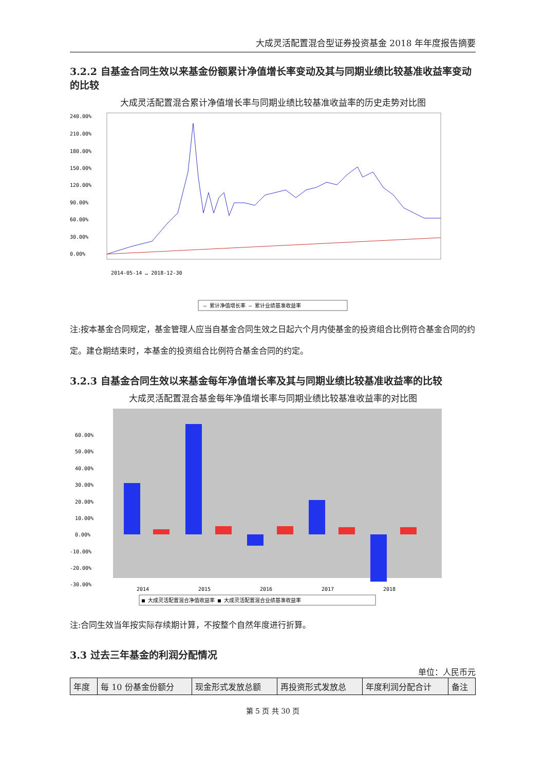大成灵活配置混合型证券投资基金 2018 年年度报告摘要
3.2.2 自基金合同生效以来基金份额累计净值增长率变动及其与同期业绩比较基准收益率变动的比较
大成灵活配置混合累计净值增长率与同期业绩比较基准收益率的历史走势对比图
240.00%
210.00%
180.00%
150.00%
120.00%
90.00%
60.00%
30.00%
0.00%
2014-05-14 … 2018-12-30
— 累计净值增长率 — 累计业绩基准收益率
注:按本基金合同规定，基金管理人应当自基金合同生效之日起六个月内使基金的投资组合比例符合基金合同的约定。建仓期结束时，本基金的投资组合比例符合基金合同的约定。
3.2.3 自基金合同生效以来基金每年净值增长率及其与同期业绩比较基准收益率的比较
大成灵活配置混合基金每年净值增长率与同期业绩比较基准收益率的对比图
60.00%
50.00%
40.00%
30.00%
20.00%
10.00%
0.00%
-10.00%
-20.00%
-30.00%
2014
2015
2016
2017
2018
■ 大成灵活配置混合净值收益率 ■ 大成灵活配置混合业绩基准收益率
注:合同生效当年按实际存续期计算，不按整个自然年度进行折算。
3.3 过去三年基金的利润分配情况
单位：人民币元
| 年度 | 每 10 份基金份额分 | 现金形式发放总额 | 再投资形式发放总 | 年度利润分配合计 | 备注 |
第 5 页 共 30 页